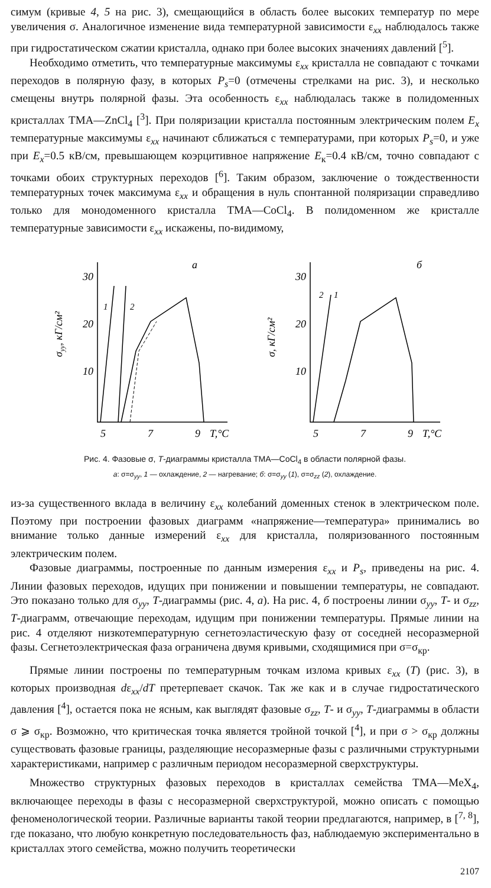симум (кривые 4, 5 на рис. 3), смещающийся в область более высоких температур по мере увеличения σ. Аналогичное изменение вида температурной зависимости ε<sub>xx</sub> наблюдалось также при гидростатическом сжатии кристалла, однако при более высоких значениях давлений [<sup>5</sup>].
Необходимо отметить, что температурные максимумы ε<sub>xx</sub> кристалла не совпадают с точками переходов в полярную фазу, в которых P<sub>s</sub>=0 (отмечены стрелками на рис. 3), и несколько смещены внутрь полярной фазы. Эта особенность ε<sub>xx</sub> наблюдалась также в полидоменных кристаллах TMA—ZnCl<sub>4</sub> [<sup>3</sup>]. При поляризации кристалла постоянным электрическим полем E<sub>x</sub> температурные максимумы ε<sub>xx</sub> начинают сближаться с температурами, при которых P<sub>s</sub>=0, и уже при E<sub>x</sub>=0.5 кВ/см, превышающем коэрцитивное напряжение E<sub>к</sub>=0.4 кВ/см, точно совпадают с точками обоих структурных переходов [<sup>6</sup>]. Таким образом, заключение о тождественности температурных точек максимума ε<sub>xx</sub> и обращения в нуль спонтанной поляризации справедливо только для монодоменного кристалла TMA—CoCl<sub>4</sub>. В полидоменном же кристалле температурные зависимости ε<sub>xx</sub> искажены, по-видимому,
σyy, кГ/см²
30
20
10
5
7
9
T,°C
a
1
2
σ, кГ/см²
30
20
10
5
7
9
T,°C
б
2
1
Рис. 4. Фазовые σ, T-диаграммы кристалла TMA—CoCl<sub>4</sub> в области полярной фазы.
а: σ=σ<sub>yy</sub>, 1 — охлаждение, 2 — нагревание; б: σ=σ<sub>yy</sub> (1), σ=σ<sub>zz</sub> (2), охлаждение.
из-за существенного вклада в величину ε<sub>xx</sub> колебаний доменных стенок в электрическом поле. Поэтому при построении фазовых диаграмм «напряжение—температура» принимались во внимание только данные измерений ε<sub>xx</sub> для кристалла, поляризованного постоянным электрическим полем.
Фазовые диаграммы, построенные по данным измерения ε<sub>xx</sub> и P<sub>s</sub>, приведены на рис. 4. Линии фазовых переходов, идущих при понижении и повышении температуры, не совпадают. Это показано только для σ<sub>yy</sub>, T-диаграммы (рис. 4, а). На рис. 4, б построены линии σ<sub>yy</sub>, T- и σ<sub>zz</sub>, T-диаграмм, отвечающие переходам, идущим при понижении температуры. Прямые линии на рис. 4 отделяют низкотемпературную сегнетоэластическую фазу от соседней несоразмерной фазы. Сегнетоэлектрическая фаза ограничена двумя кривыми, сходящимися при σ=σ<sub>кр</sub>.
Прямые линии построены по температурным точкам излома кривых ε<sub>xx</sub> (T) (рис. 3), в которых производная dε<sub>xx</sub>/dT претерпевает скачок. Так же как и в случае гидростатического давления [<sup>4</sup>], остается пока не ясным, как выглядят фазовые σ<sub>zz</sub>, T- и σ<sub>yy</sub>, T-диаграммы в области σ ⩾ σ<sub>кр</sub>. Возможно, что критическая точка является тройной точкой [<sup>4</sup>], и при σ > σ<sub>кр</sub> должны существовать фазовые границы, разделяющие несоразмерные фазы с различными структурными характеристиками, например с различным периодом несоразмерной сверхструктуры.
Множество структурных фазовых переходов в кристаллах семейства TMA—MeX<sub>4</sub>, включающее переходы в фазы с несоразмерной сверхструктурой, можно описать с помощью феноменологической теории. Различные варианты такой теории предлагаются, например, в [<sup>7, 8</sup>], где показано, что любую конкретную последовательность фаз, наблюдаемую экспериментально в кристаллах этого семейства, можно получить теоретически
2107